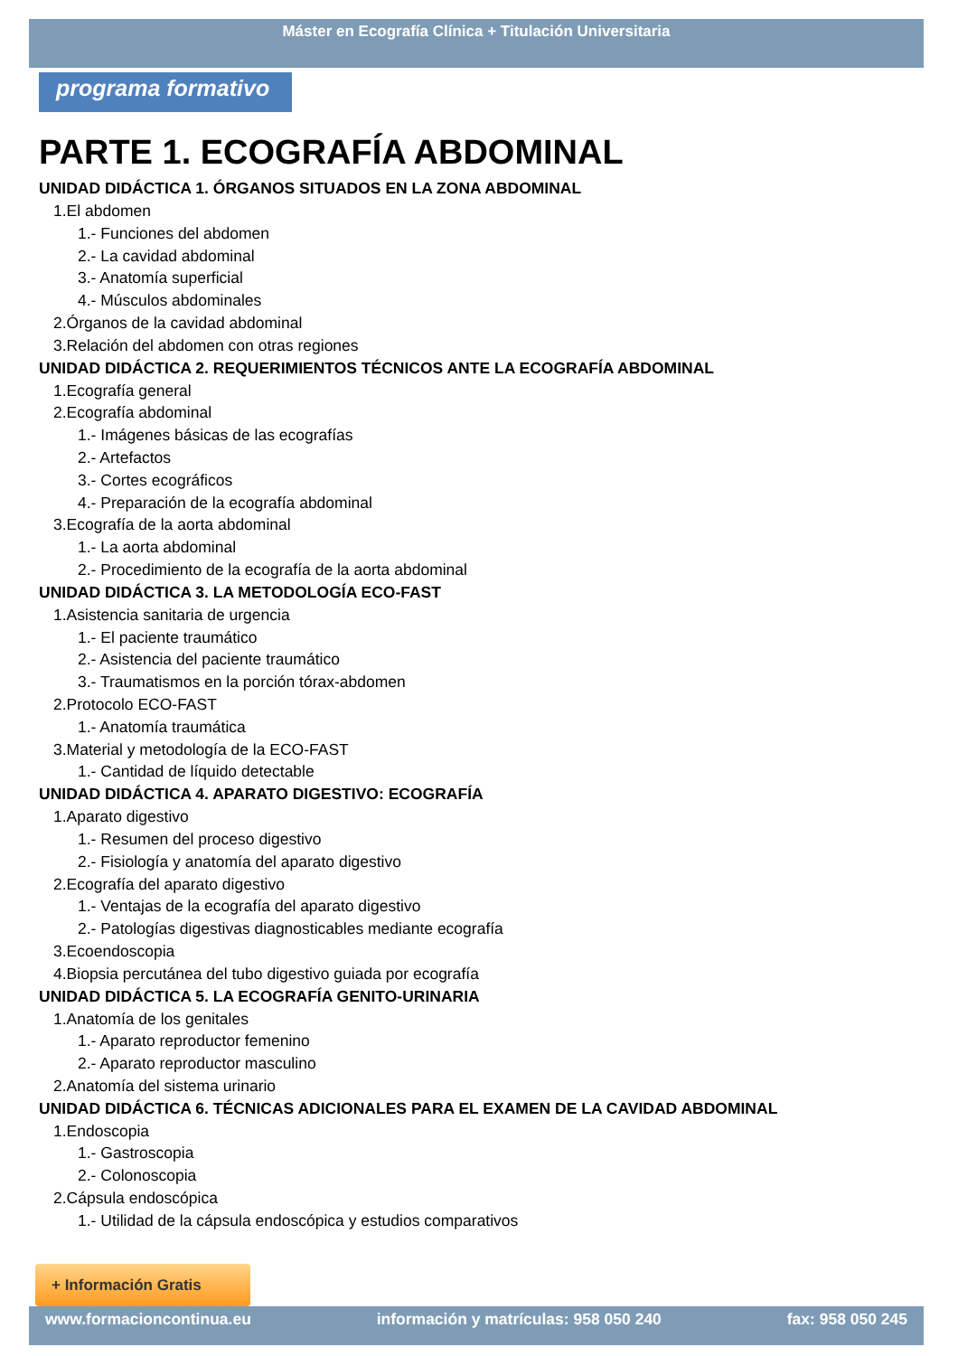Máster en Ecografía Clínica + Titulación Universitaria
programa formativo
PARTE 1. ECOGRAFÍA ABDOMINAL
UNIDAD DIDÁCTICA 1. ÓRGANOS SITUADOS EN LA ZONA ABDOMINAL
1.El abdomen
1.- Funciones del abdomen
2.- La cavidad abdominal
3.- Anatomía superficial
4.- Músculos abdominales
2.Órganos de la cavidad abdominal
3.Relación del abdomen con otras regiones
UNIDAD DIDÁCTICA 2. REQUERIMIENTOS TÉCNICOS ANTE LA ECOGRAFÍA ABDOMINAL
1.Ecografía general
2.Ecografía abdominal
1.- Imágenes básicas de las ecografías
2.- Artefactos
3.- Cortes ecográficos
4.- Preparación de la ecografía abdominal
3.Ecografía de la aorta abdominal
1.- La aorta abdominal
2.- Procedimiento de la ecografía de la aorta abdominal
UNIDAD DIDÁCTICA 3. LA METODOLOGÍA ECO-FAST
1.Asistencia sanitaria de urgencia
1.- El paciente traumático
2.- Asistencia del paciente traumático
3.- Traumatismos en la porción tórax-abdomen
2.Protocolo ECO-FAST
1.- Anatomía traumática
3.Material y metodología de la ECO-FAST
1.- Cantidad de líquido detectable
UNIDAD DIDÁCTICA 4. APARATO DIGESTIVO: ECOGRAFÍA
1.Aparato digestivo
1.- Resumen del proceso digestivo
2.- Fisiología y anatomía del aparato digestivo
2.Ecografía del aparato digestivo
1.- Ventajas de la ecografía del aparato digestivo
2.- Patologías digestivas diagnosticables mediante ecografía
3.Ecoendoscopia
4.Biopsia percutánea del tubo digestivo guiada por ecografía
UNIDAD DIDÁCTICA 5. LA ECOGRAFÍA GENITO-URINARIA
1.Anatomía de los genitales
1.- Aparato reproductor femenino
2.- Aparato reproductor masculino
2.Anatomía del sistema urinario
UNIDAD DIDÁCTICA 6. TÉCNICAS ADICIONALES PARA EL EXAMEN DE LA CAVIDAD ABDOMINAL
1.Endoscopia
1.- Gastroscopia
2.- Colonoscopia
2.Cápsula endoscópica
1.- Utilidad de la cápsula endoscópica y estudios comparativos
+ Información Gratis
www.formacioncontinua.eu información y matrículas: 958 050 240 fax: 958 050 245